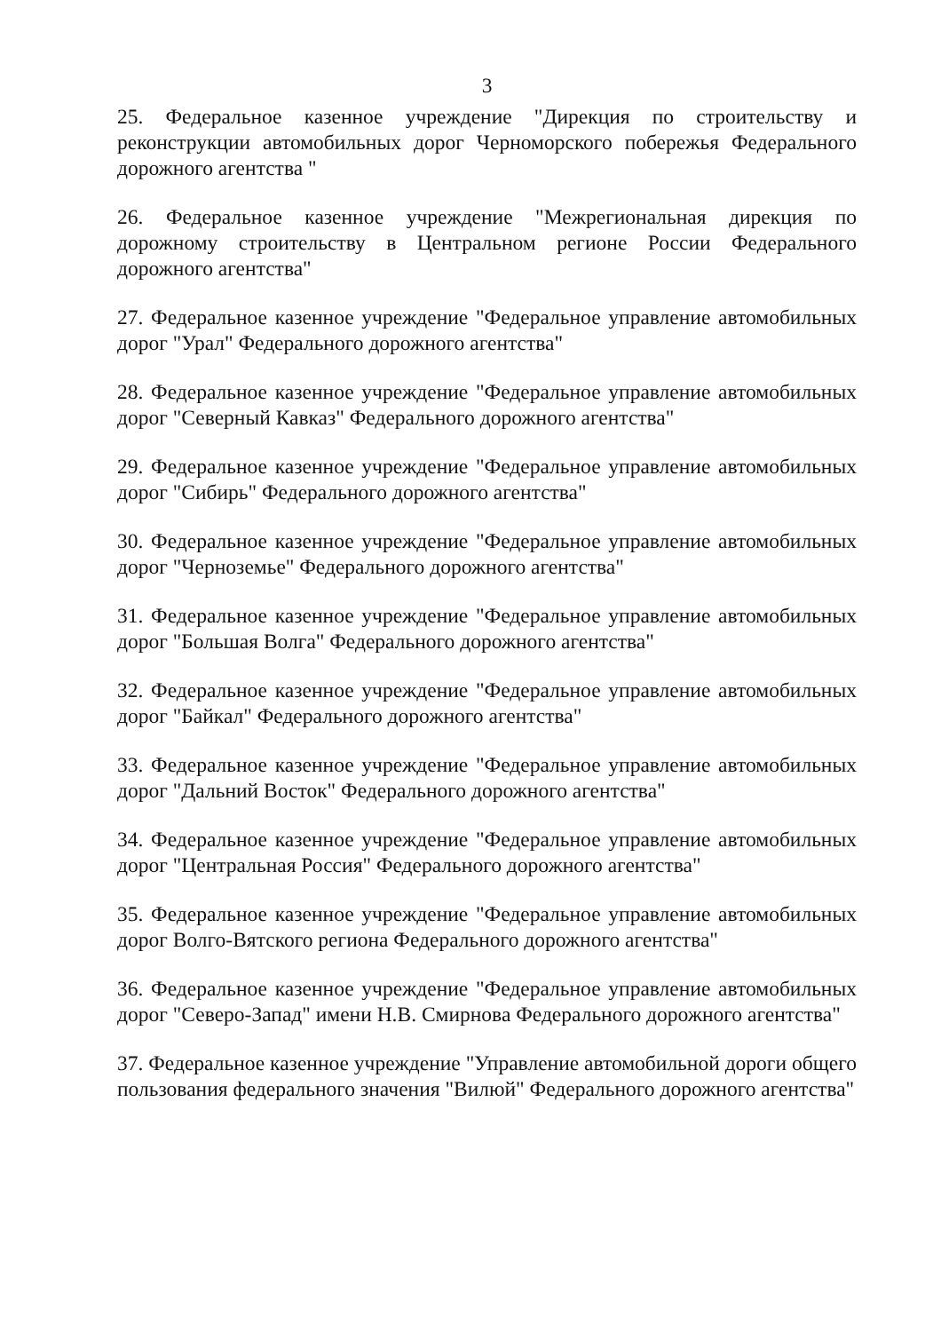3
25. Федеральное казенное учреждение "Дирекция по строительству и реконструкции автомобильных дорог Черноморского побережья Федерального дорожного агентства "
26. Федеральное казенное учреждение "Межрегиональная дирекция по дорожному строительству в Центральном регионе России Федерального дорожного агентства"
27. Федеральное казенное учреждение "Федеральное управление автомобильных дорог "Урал" Федерального дорожного агентства"
28. Федеральное казенное учреждение "Федеральное управление автомобильных дорог "Северный Кавказ" Федерального дорожного агентства"
29. Федеральное казенное учреждение "Федеральное управление автомобильных дорог "Сибирь" Федерального дорожного агентства"
30. Федеральное казенное учреждение "Федеральное управление автомобильных дорог "Черноземье" Федерального дорожного агентства"
31. Федеральное казенное учреждение "Федеральное управление автомобильных дорог "Большая Волга" Федерального дорожного агентства"
32. Федеральное казенное учреждение "Федеральное управление автомобильных дорог "Байкал" Федерального дорожного агентства"
33. Федеральное казенное учреждение "Федеральное управление автомобильных дорог "Дальний Восток" Федерального дорожного агентства"
34. Федеральное казенное учреждение "Федеральное управление автомобильных дорог "Центральная Россия" Федерального дорожного агентства"
35. Федеральное казенное учреждение "Федеральное управление автомобильных дорог Волго-Вятского региона Федерального дорожного агентства"
36. Федеральное казенное учреждение "Федеральное управление автомобильных дорог "Северо-Запад" имени Н.В. Смирнова Федерального дорожного агентства"
37. Федеральное казенное учреждение "Управление автомобильной дороги общего пользования федерального значения "Вилюй" Федерального дорожного агентства"